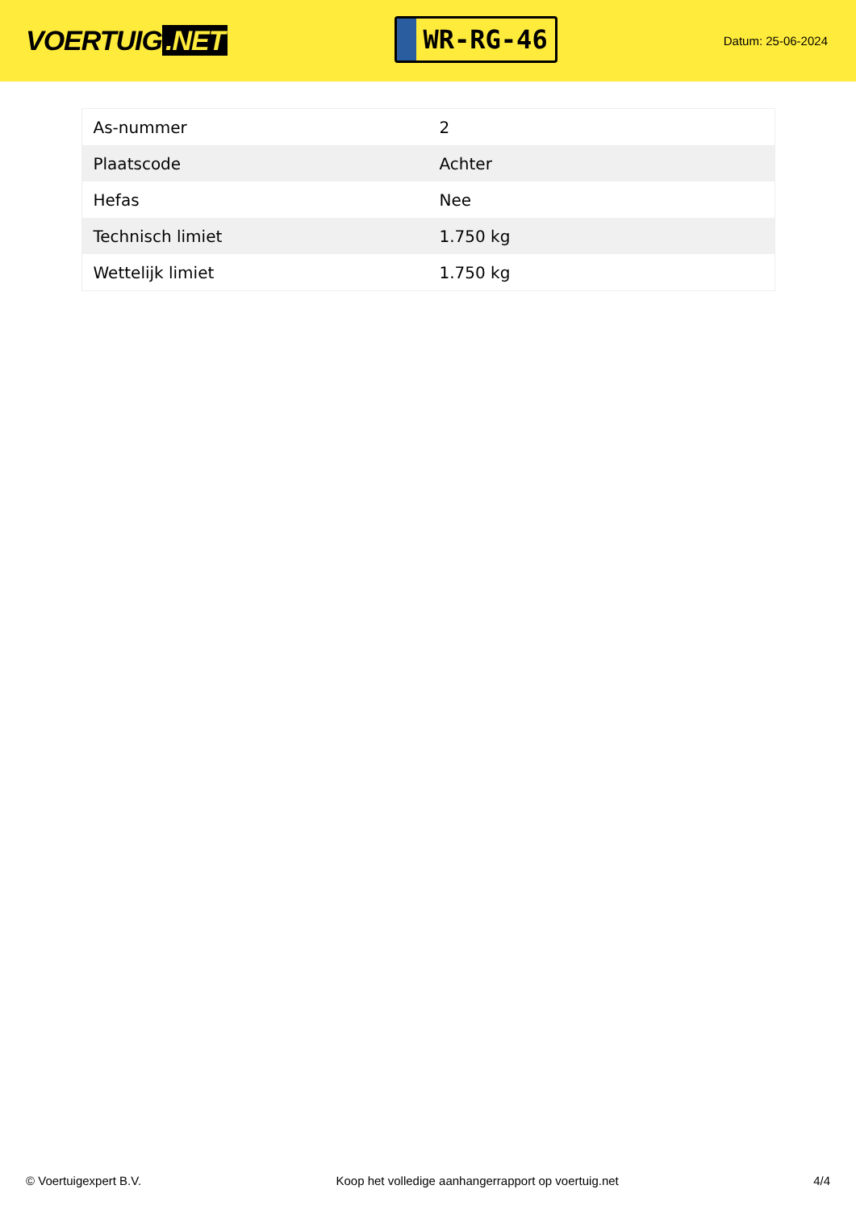VOERTUIG.NET
WR-RG-46
Datum: 25-06-2024
| As-nummer | 2 |
| Plaatscode | Achter |
| Hefas | Nee |
| Technisch limiet | 1.750 kg |
| Wettelijk limiet | 1.750 kg |
© Voertuigexpert B.V. Koop het volledige aanhangerrapport op voertuig.net 4/4